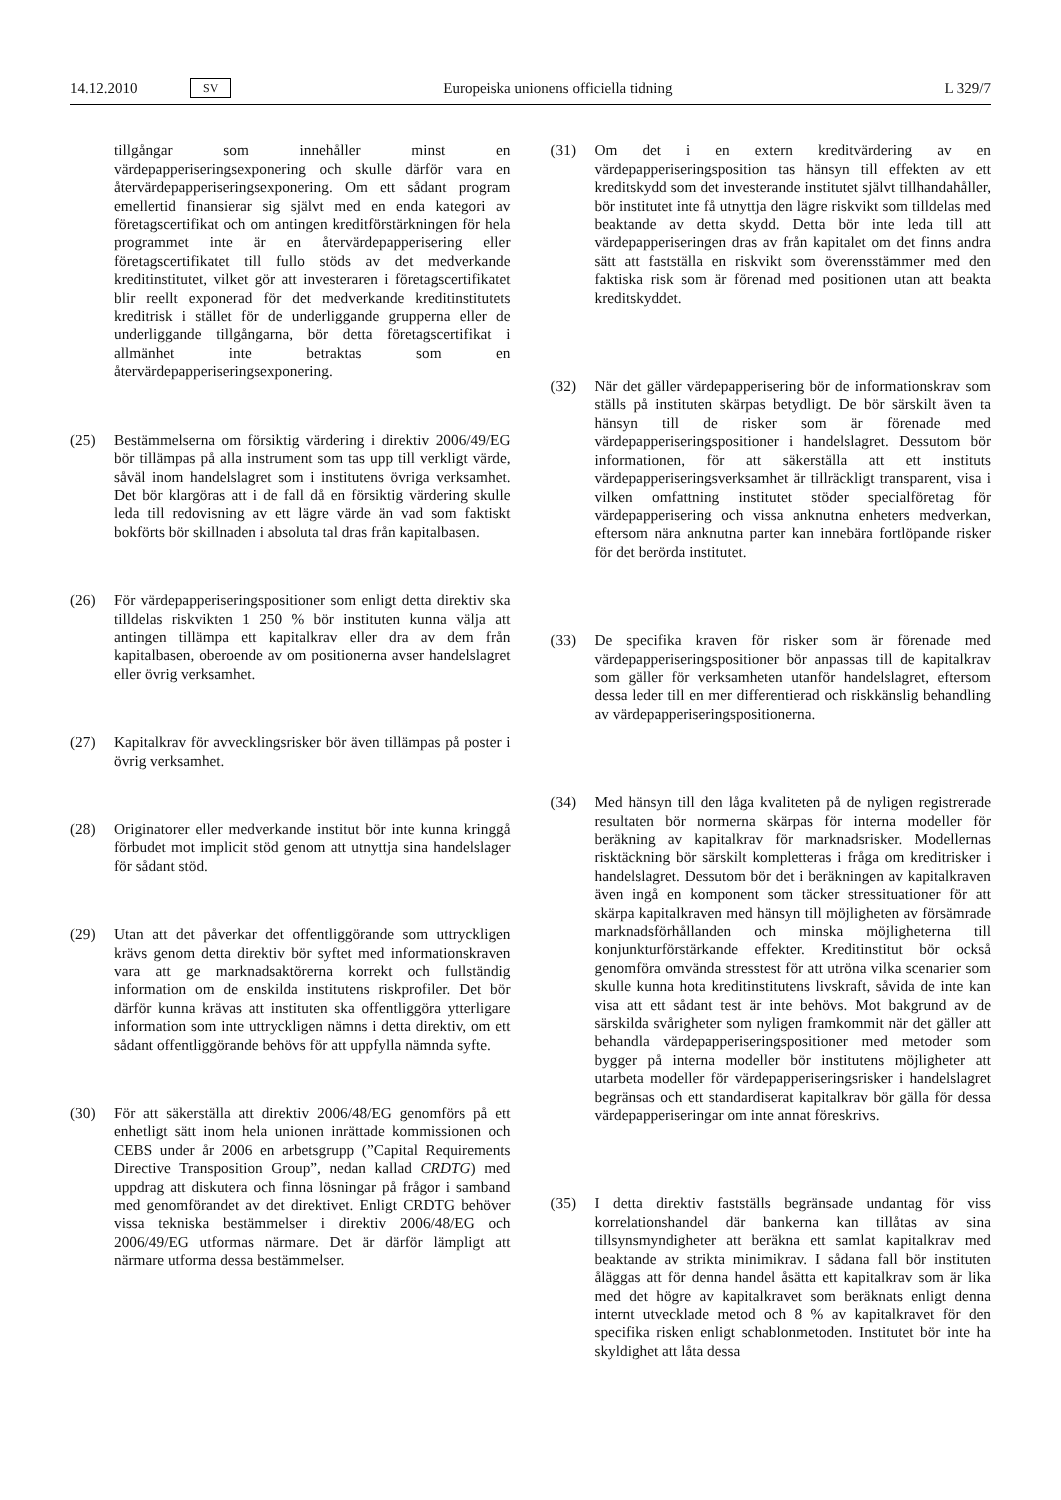14.12.2010 SV Europeiska unionens officiella tidning L 329/7
tillgångar som innehåller minst en värdepapperiseringsexponering och skulle därför vara en återvärdepapperiseringsexponering. Om ett sådant program emellertid finansierar sig självt med en enda kategori av företagscertifikat och om antingen kreditförstärkningen för hela programmet inte är en återvärdepapperisering eller företagscertifikatet till fullo stöds av det medverkande kreditinstitutet, vilket gör att investeraren i företagscertifikatet blir reellt exponerad för det medverkande kreditinstitutets kreditrisk i stället för de underliggande grupperna eller de underliggande tillgångarna, bör detta företagscertifikat i allmänhet inte betraktas som en återvärdepapperiseringsexponering.
(25) Bestämmelserna om försiktig värdering i direktiv 2006/49/EG bör tillämpas på alla instrument som tas upp till verkligt värde, såväl inom handelslagret som i institutens övriga verksamhet. Det bör klargöras att i de fall då en försiktig värdering skulle leda till redovisning av ett lägre värde än vad som faktiskt bokförts bör skillnaden i absoluta tal dras från kapitalbasen.
(26) För värdepapperiseringspositioner som enligt detta direktiv ska tilldelas riskvikten 1 250 % bör instituten kunna välja att antingen tillämpa ett kapitalkrav eller dra av dem från kapitalbasen, oberoende av om positionerna avser handelslagret eller övrig verksamhet.
(27) Kapitalkrav för avvecklingsrisker bör även tillämpas på poster i övrig verksamhet.
(28) Originatorer eller medverkande institut bör inte kunna kringgå förbudet mot implicit stöd genom att utnyttja sina handelslager för sådant stöd.
(29) Utan att det påverkar det offentliggörande som uttryckligen krävs genom detta direktiv bör syftet med informationskraven vara att ge marknadsaktörerna korrekt och fullständig information om de enskilda institutens riskprofiler. Det bör därför kunna krävas att instituten ska offentliggöra ytterligare information som inte uttryckligen nämns i detta direktiv, om ett sådant offentliggörande behövs för att uppfylla nämnda syfte.
(30) För att säkerställa att direktiv 2006/48/EG genomförs på ett enhetligt sätt inom hela unionen inrättade kommissionen och CEBS under år 2006 en arbetsgrupp (”Capital Requirements Directive Transposition Group”, nedan kallad CRDTG) med uppdrag att diskutera och finna lösningar på frågor i samband med genomförandet av det direktivet. Enligt CRDTG behöver vissa tekniska bestämmelser i direktiv 2006/48/EG och 2006/49/EG utformas närmare. Det är därför lämpligt att närmare utforma dessa bestämmelser.
(31) Om det i en extern kreditvärdering av en värdepapperiseringsposition tas hänsyn till effekten av ett kreditskydd som det investerande institutet självt tillhandahåller, bör institutet inte få utnyttja den lägre riskvikt som tilldelas med beaktande av detta skydd. Detta bör inte leda till att värdepapperiseringen dras av från kapitalet om det finns andra sätt att fastställa en riskvikt som överensstämmer med den faktiska risk som är förenad med positionen utan att beakta kreditskyddet.
(32) När det gäller värdepapperisering bör de informationskrav som ställs på instituten skärpas betydligt. De bör särskilt även ta hänsyn till de risker som är förenade med värdepapperiseringspositioner i handelslagret. Dessutom bör informationen, för att säkerställa att ett instituts värdepapperiseringsverksamhet är tillräckligt transparent, visa i vilken omfattning institutet stöder specialföretag för värdepapperisering och vissa anknutna enheters medverkan, eftersom nära anknutna parter kan innebära fortlöpande risker för det berörda institutet.
(33) De specifika kraven för risker som är förenade med värdepapperiseringspositioner bör anpassas till de kapitalkrav som gäller för verksamheten utanför handelslagret, eftersom dessa leder till en mer differentierad och riskkänslig behandling av värdepapperiseringspositionerna.
(34) Med hänsyn till den låga kvaliteten på de nyligen registrerade resultaten bör normerna skärpas för interna modeller för beräkning av kapitalkrav för marknadsrisker. Modellernas risktäckning bör särskilt kompletteras i fråga om kreditrisker i handelslagret. Dessutom bör det i beräkningen av kapitalkraven även ingå en komponent som täcker stressituationer för att skärpa kapitalkraven med hänsyn till möjligheten av försämrade marknadsförhållanden och minska möjligheterna till konjunkturförstärkande effekter. Kreditinstitut bör också genomföra omvända stresstest för att utröna vilka scenarier som skulle kunna hota kreditinstitutens livskraft, såvida de inte kan visa att ett sådant test är inte behövs. Mot bakgrund av de särskilda svårigheter som nyligen framkommit när det gäller att behandla värdepapperiseringspositioner med metoder som bygger på interna modeller bör institutens möjligheter att utarbeta modeller för värdepapperiseringsrisker i handelslagret begränsas och ett standardiserat kapitalkrav bör gälla för dessa värdepapperiseringar om inte annat föreskrivs.
(35) I detta direktiv fastställs begränsade undantag för viss korrelationshandel där bankerna kan tillåtas av sina tillsynsmyndigheter att beräkna ett samlat kapitalkrav med beaktande av strikta minimikrav. I sådana fall bör instituten åläggas att för denna handel åsätta ett kapitalkrav som är lika med det högre av kapitalkravet som beräknats enligt denna internt utvecklade metod och 8 % av kapitalkravet för den specifika risken enligt schablonmetoden. Institutet bör inte ha skyldighet att låta dessa